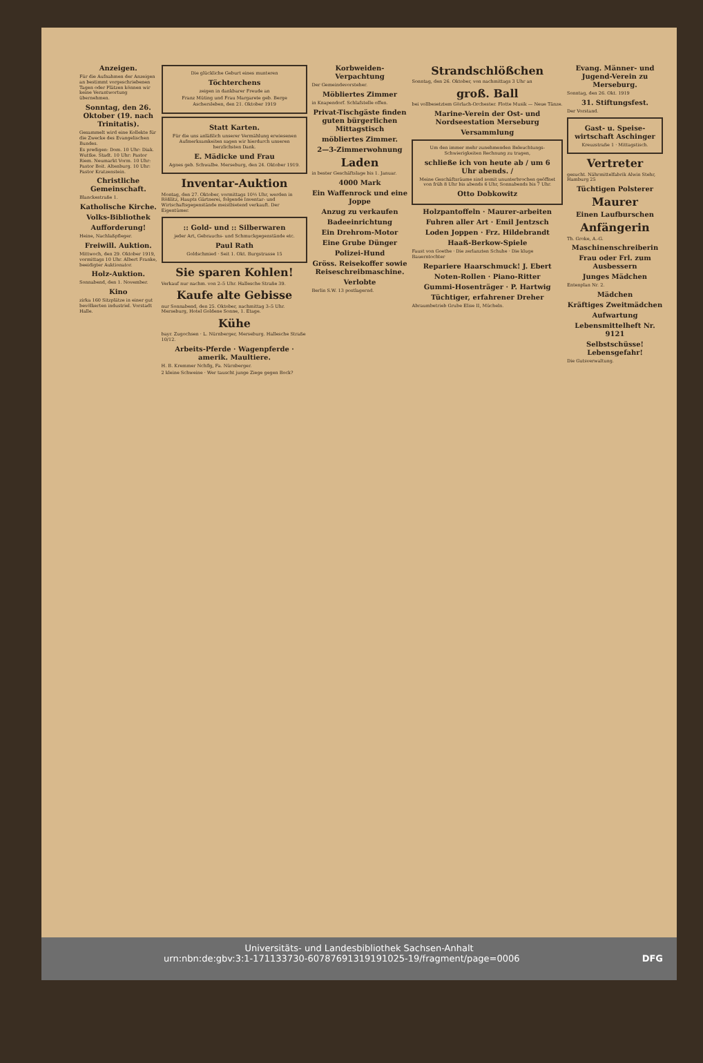Anzeigen.
Für die Aufnahmen der Anzeigen an bestimmt vorgeschriebenen Tagen oder Plätzen können wir keine Verantwortung übernehmen.
Sonntag, den 26. Oktober (19. nach Trinitatis).
Gesammelt wird eine Kollekte für die Zwecke des Evangelischen Bundes.
Es predigen: Dom. 10 Uhr: Diak. Wuttke. Stadt. 10 Uhr: Pastor Riem. Neumarkt Vorm. 10 Uhr: Pastor Boit. Altenburg. 10 Uhr: Pastor Kratzenstein.
Christliche Gemeinschaft.
Blanckestraße 1.
Katholische Kirche.
Volks-Bibliothek
Aufforderung!
Heine, Nachlaßpfleger.
Freiwill. Auktion.
Mittwoch, den 29. Oktober 1919, vormittags 10 Uhr. Albert Franke, beeidigter Auktionator.
Holz-Auktion.
Sonnabend, den 1. November.
Kino
zirka 160 Sitzplätze in einer gut bevölkerten industriel. Vorstadt Halle.
Die glückliche Geburt eines munteren
Töchterchens
zeigen in dankbarer Freude an
Franz Müting und Frau Margarete geb. Berge
Aschersleben, den 21. Oktober 1919
Statt Karten.
Für die uns anläßlich unserer Vermählung erwiesenen Aufmerksamkeiten sagen wir hierdurch unseren herzlichsten Dank.
E. Mädicke und Frau
Agnes geb. Schwalbe. Merseburg, den 24. Oktober 1919.
Inventar-Auktion
Montag, den 27. Oktober, vormittags 10½ Uhr, werden in Rößlitz, Haupts Gärtnerei, folgende Inventar- und Wirtschaftsgegenstände meistbietend verkauft. Der Eigentümer.
:: Gold- und :: Silberwaren
jeder Art, Gebrauchs- und Schmuckgegenstände etc.
Paul Rath
Goldschmied · Seit 1. Okt. Burgstrasse 15
Sie sparen Kohlen!
Verkauf nur nachm. von 2–5 Uhr. Hallesche Straße 39.
Kaufe alte Gebisse
nur Sonnabend, den 25. Oktober, nachmittag 3–5 Uhr. Merseburg, Hotel Goldene Sonne, 1. Etage.
Kühe
bayr. Zugochsen · L. Nürnberger, Merseburg. Hallesche Straße 10/12.
Arbeits-Pferde · Wagenpferde · amerik. Maultiere.
H. B. Kremmer Nchflg, Fa. Nürnberger.
2 kleine Schweine · Wer tauscht junge Ziege gegen Bock?
Korbweiden-Verpachtung
Der Gemeindevorsteher.
Möbliertes Zimmer
in Knapendorf. Schlafstelle offen.
Privat-Tischgäste finden guten bürgerlichen Mittagstisch
möbliertes Zimmer.
2—3-Zimmerwohnung
Laden
in bester Geschäftslage bis 1. Januar.
4000 Mark
Ein Waffenrock und eine Joppe
Anzug zu verkaufen
Badeeinrichtung
Ein Drehrom-Motor
Eine Grube Dünger
Polizei-Hund
Gröss. Reisekoffer sowie Reiseschreibmaschine.
Verlobte
Berlin S.W. 13 postlagernd.
Strandschlößchen
Sonntag, den 26. Oktober, von nachmittags 3 Uhr an
groß. Ball
bei vollbesetztem Görlach-Orchester. Flotte Musik — Neue Tänze.
Marine-Verein der Ost- und Nordseestation Merseburg
Versammlung
Um den immer mehr zunehmenden Beleuchtungs-Schwierigkeiten Rechnung zu tragen,
schließe ich von heute ab / um 6 Uhr abends. /
Meine Geschäftsräume sind somit ununterbrochen geöffnet von früh 8 Uhr bis abends 6 Uhr, Sonnabends bis 7 Uhr.
Otto Dobkowitz
Holzpantoffeln · Maurer-arbeiten
Fuhren aller Art · Emil Jentzsch
Loden Joppen · Frz. Hildebrandt
Haaß-Berkow-Spiele
Faust von Goethe · Die zerlanzten Schuhe · Die kluge Bauerntochter
Repariere Haarschmuck! J. Ebert
Noten-Rollen · Piano-Ritter
Gummi-Hosenträger · P. Hartwig
Tüchtiger, erfahrener Dreher
Abraumbetrieb Grube Elise II, Mücheln.
Evang. Männer- und Jugend-Verein zu Merseburg.
Sonntag, den 26. Okt. 1919
31. Stiftungsfest.
Der Vorstand.
Gast- u. Speise-wirtschaft Aschinger
Kreuzstraße 1 · Mittagstisch.
Vertreter
gesucht. Nährmittelfabrik Alwin Stehr, Hamburg 25
Tüchtigen Polsterer
Maurer
Einen Laufburschen
Anfängerin
Th. Groke, A.-G.
Maschinenschreiberin
Frau oder Frl. zum Ausbessern
Junges Mädchen
Entenplan Nr. 2.
Mädchen
Kräftiges Zweitmädchen
Aufwartung
Lebensmittelheft Nr. 9121
Selbstschüsse! Lebensgefahr!
Die Gutsverwaltung.
Universitäts- und Landesbibliothek Sachsen-Anhalt
urn:nbn:de:gbv:3:1-171133730-60787691319191025-19/fragment/page=0006 DFG